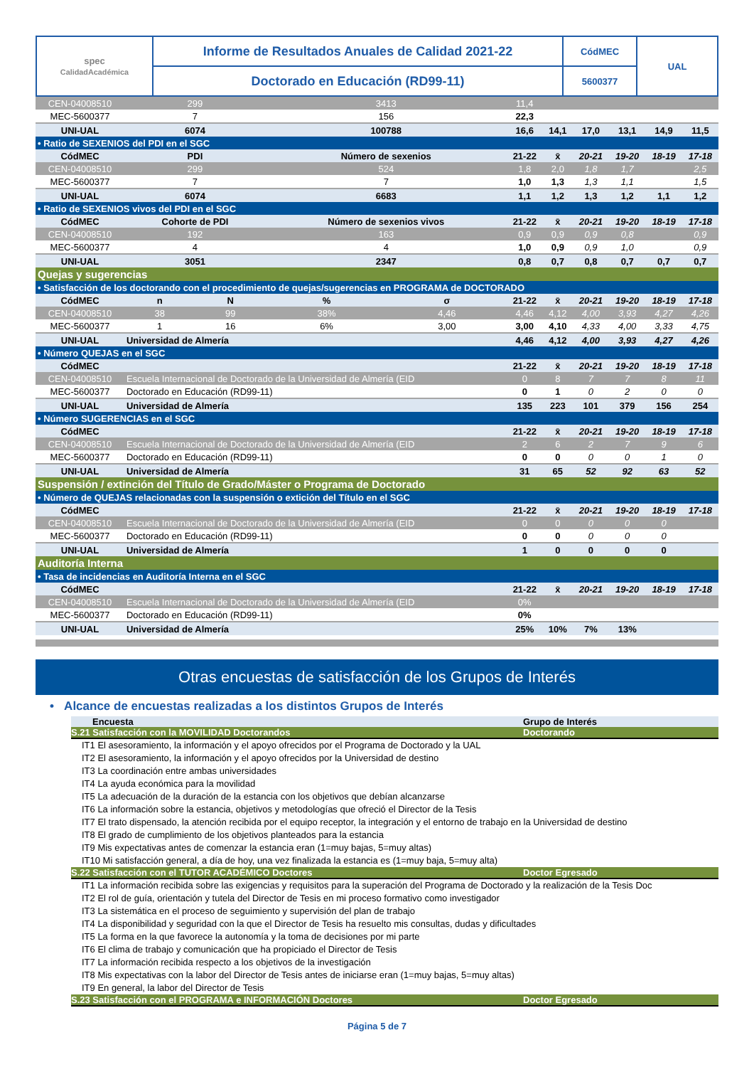| spec CalidadAcadémica | Informe de Resultados Anuales de Calidad 2021-22 | CódMEC | UAL |
| | Doctorado en Educación (RD99-11) | 5600377 | |
| CEN-04008510 | 299 | | 3413 | | 11,4 | | | | | |
| MEC-5600377 | 7 | | 156 | | 22,3 | | | | | |
| UNI-UAL | 6074 | | 100788 | | 16,6 | 14,1 | 17,0 | 13,1 | 14,9 | 11,5 |
| • Ratio de SEXENIOS del PDI en el SGC | | | | | | | | | | |
| CódMEC | PDI | | Número de sexenios | | 21-22 | x̄ | 20-21 | 19-20 | 18-19 | 17-18 |
| CEN-04008510 | 299 | | 524 | | 1,8 | 2,0 | 1,8 | 1,7 | | 2,5 |
| MEC-5600377 | 7 | | 7 | | 1,0 | 1,3 | 1,3 | 1,1 | | 1,5 |
| UNI-UAL | 6074 | | 6683 | | 1,1 | 1,2 | 1,3 | 1,2 | 1,1 | 1,2 |
| • Ratio de SEXENIOS vivos del PDI en el SGC | | | | | | | | | | |
| CódMEC | Cohorte de PDI | | Número de sexenios vivos | | 21-22 | x̄ | 20-21 | 19-20 | 18-19 | 17-18 |
| CEN-04008510 | 192 | | 163 | | 0,9 | 0,9 | 0,9 | 0,8 | | 0,9 |
| MEC-5600377 | 4 | | 4 | | 1,0 | 0,9 | 0,9 | 1,0 | | 0,9 |
| UNI-UAL | 3051 | | 2347 | | 0,8 | 0,7 | 0,8 | 0,7 | 0,7 | 0,7 |
| Quejas y sugerencias | | | | | | | | | | |
| • Satisfacción de los doctorando con el procedimiento de quejas/sugerencias en PROGRAMA de DOCTORADO | | | | | | | | | | |
| CódMEC | n | N | % | σ | 21-22 | x̄ | 20-21 | 19-20 | 18-19 | 17-18 |
| CEN-04008510 | 38 | 99 | 38% | 4,46 | 4,46 | 4,12 | 4,00 | 3,93 | 4,27 | 4,26 |
| MEC-5600377 | 1 | 16 | 6% | 3,00 | 3,00 | 4,10 | 4,33 | 4,00 | 3,33 | 4,75 |
| UNI-UAL | Universidad de Almería | | | | 4,46 | 4,12 | 4,00 | 3,93 | 4,27 | 4,26 |
| • Número QUEJAS en el SGC | | | | | | | | | | |
| CódMEC | | | | | 21-22 | x̄ | 20-21 | 19-20 | 18-19 | 17-18 |
| CEN-04008510 | Escuela Internacional de Doctorado de la Universidad de Almería (EID | | | | 0 | 8 | 7 | 7 | 8 | 11 |
| MEC-5600377 | Doctorado en Educación (RD99-11) | | | | 0 | 1 | 0 | 2 | 0 | 0 |
| UNI-UAL | Universidad de Almería | | | | 135 | 223 | 101 | 379 | 156 | 254 |
| • Número SUGERENCIAS en el SGC | | | | | | | | | | |
| CódMEC | | | | | 21-22 | x̄ | 20-21 | 19-20 | 18-19 | 17-18 |
| CEN-04008510 | Escuela Internacional de Doctorado de la Universidad de Almería (EID | | | | 2 | 6 | 2 | 7 | 9 | 6 |
| MEC-5600377 | Doctorado en Educación (RD99-11) | | | | 0 | 0 | 0 | 0 | 1 | 0 |
| UNI-UAL | Universidad de Almería | | | | 31 | 65 | 52 | 92 | 63 | 52 |
| Suspensión / extinción del Título de Grado/Máster o Programa de Doctorado | | | | | | | | | | |
| • Número de QUEJAS relacionadas con la suspensión o extición del Título en el SGC | | | | | | | | | | |
| CódMEC | | | | | 21-22 | x̄ | 20-21 | 19-20 | 18-19 | 17-18 |
| CEN-04008510 | Escuela Internacional de Doctorado de la Universidad de Almería (EID | | | | 0 | 0 | 0 | 0 | 0 | |
| MEC-5600377 | Doctorado en Educación (RD99-11) | | | | 0 | 0 | 0 | 0 | 0 | |
| UNI-UAL | Universidad de Almería | | | | 1 | 0 | 0 | 0 | 0 | |
| Auditoría Interna | | | | | | | | | | |
| • Tasa de incidencias en Auditoría Interna en el SGC | | | | | | | | | | |
| CódMEC | | | | | 21-22 | x̄ | 20-21 | 19-20 | 18-19 | 17-18 |
| CEN-04008510 | Escuela Internacional de Doctorado de la Universidad de Almería (EID | | | | 0% | | | | | |
| MEC-5600377 | Doctorado en Educación (RD99-11) | | | | 0% | | | | | |
| UNI-UAL | Universidad de Almería | | | | 25% | 10% | 7% | 13% | | |
Otras encuestas de satisfacción de los Grupos de Interés
• Alcance de encuestas realizadas a los distintos Grupos de Interés
Encuesta Grupo de Interés
S.21 Satisfacción con la MOVILIDAD Doctorandos Doctorando
IT1 El asesoramiento, la información y el apoyo ofrecidos por el Programa de Doctorado y la UAL
IT2 El asesoramiento, la información y el apoyo ofrecidos por la Universidad de destino
IT3 La coordinación entre ambas universidades
IT4 La ayuda económica para la movilidad
IT5 La adecuación de la duración de la estancia con los objetivos que debían alcanzarse
IT6 La información sobre la estancia, objetivos y metodologías que ofreció el Director de la Tesis
IT7 El trato dispensado, la atención recibida por el equipo receptor, la integración y el entorno de trabajo en la Universidad de destino
IT8 El grado de cumplimiento de los objetivos planteados para la estancia
IT9 Mis expectativas antes de comenzar la estancia eran (1=muy bajas, 5=muy altas)
IT10 Mi satisfacción general, a día de hoy, una vez finalizada la estancia es (1=muy baja, 5=muy alta)
S.22 Satisfacción con el TUTOR ACADÉMICO Doctores Doctor Egresado
IT1 La información recibida sobre las exigencias y requisitos para la superación del Programa de Doctorado y la realización de la Tesis Doc
IT2 El rol de guía, orientación y tutela del Director de Tesis en mi proceso formativo como investigador
IT3 La sistemática en el proceso de seguimiento y supervisión del plan de trabajo
IT4 La disponibilidad y seguridad con la que el Director de Tesis ha resuelto mis consultas, dudas y dificultades
IT5 La forma en la que favorece la autonomía y la toma de decisiones por mi parte
IT6 El clima de trabajo y comunicación que ha propiciado el Director de Tesis
IT7 La información recibida respecto a los objetivos de la investigación
IT8 Mis expectativas con la labor del Director de Tesis antes de iniciarse eran (1=muy bajas, 5=muy altas)
IT9 En general, la labor del Director de Tesis
S.23 Satisfacción con el PROGRAMA e INFORMACIÓN Doctores Doctor Egresado
Página 5 de 7